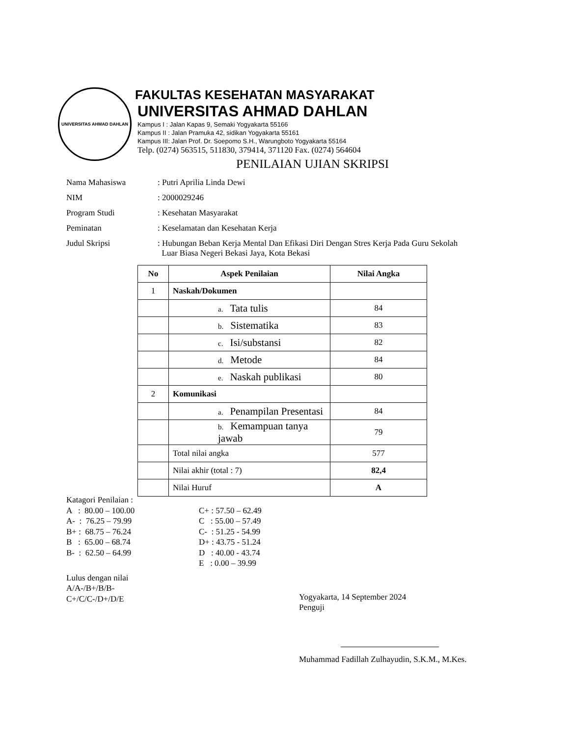UNIVERSITAS AHMAD DAHLAN
FAKULTAS KESEHATAN MASYARAKAT
UNIVERSITAS AHMAD DAHLAN
Kampus I : Jalan Kapas 9, Semaki Yogyakarta 55166
Kampus II : Jalan Pramuka 42, sidikan Yogyakarta 55161
Kampus III: Jalan Prof. Dr. Soepomo S.H., Warungboto Yogyakarta 55164
Telp. (0274) 563515, 511830, 379414, 371120 Fax. (0274) 564604
PENILAIAN UJIAN SKRIPSI
Nama Mahasiswa : Putri Aprilia Linda Dewi
NIM : 2000029246
Program Studi : Kesehatan Masyarakat
Peminatan : Keselamatan dan Kesehatan Kerja
Judul Skripsi : Hubungan Beban Kerja Mental Dan Efikasi Diri Dengan Stres Kerja Pada Guru Sekolah
Luar Biasa Negeri Bekasi Jaya, Kota Bekasi
| No | Aspek Penilaian | Nilai Angka |
| --- | --- | --- |
| 1 | Naskah/Dokumen | |
| | a. Tata tulis | 84 |
| | b. Sistematika | 83 |
| | c. Isi/substansi | 82 |
| | d. Metode | 84 |
| | e. Naskah publikasi | 80 |
| 2 | Komunikasi | |
| | a. Penampilan Presentasi | 84 |
| | b. Kemampuan tanya jawab | 79 |
| | Total nilai angka | 577 |
| | Nilai akhir (total : 7) | 82,4 |
| | Nilai Huruf | A |
Katagori Penilaian :
A : 80.00 – 100.00
A- : 76.25 – 79.99
B+ : 68.75 – 76.24
B : 65.00 – 68.74
B- : 62.50 – 64.99
C+ : 57.50 – 62.49
C : 55.00 – 57.49
C- : 51.25 - 54.99
D+ : 43.75 - 51.24
D : 40.00 - 43.74
E : 0.00 – 39.99
Lulus dengan nilai
A/A-/B+/B/B-
C+/C/C-/D+/D/E
Yogyakarta, 14 September 2024
Penguji
Muhammad Fadillah Zulhayudin, S.K.M., M.Kes.